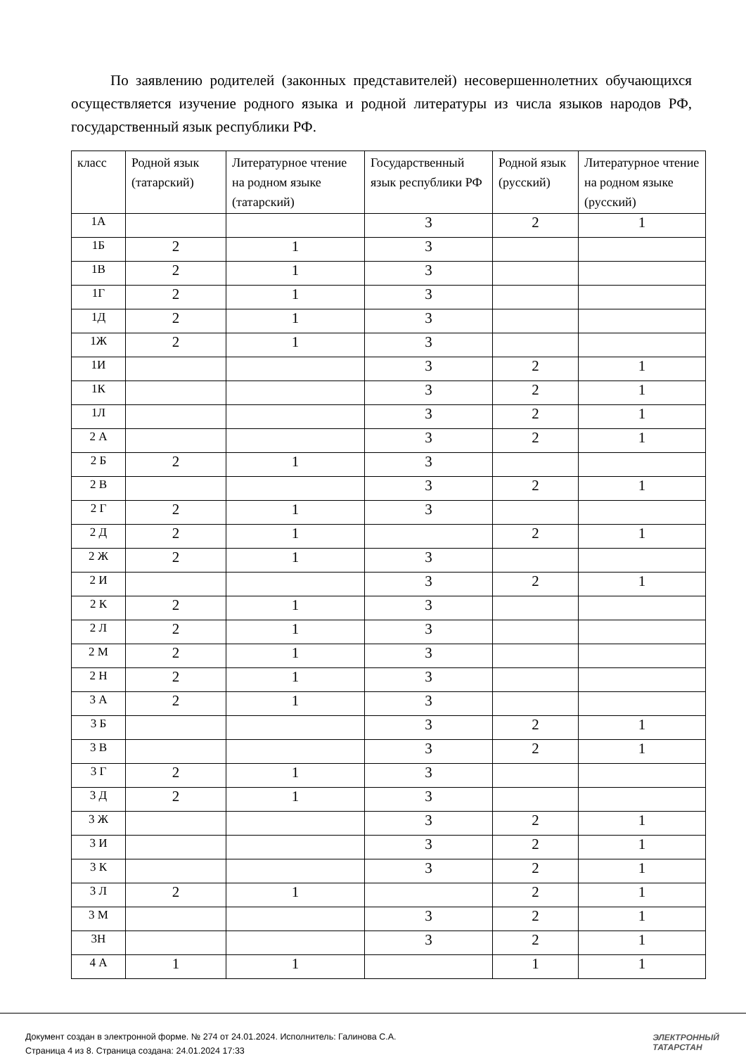По заявлению родителей (законных представителей) несовершеннолетних обучающихся осуществляется изучение родного языка и родной литературы из числа языков народов РФ, государственный язык республики РФ.
| класс | Родной язык (татарский) | Литературное чтение на родном языке (татарский) | Государственный язык республики РФ | Родной язык (русский) | Литературное чтение на родном языке (русский) |
| --- | --- | --- | --- | --- | --- |
| 1А | | | 3 | 2 | 1 |
| 1Б | 2 | 1 | 3 | | |
| 1В | 2 | 1 | 3 | | |
| 1Г | 2 | 1 | 3 | | |
| 1Д | 2 | 1 | 3 | | |
| 1Ж | 2 | 1 | 3 | | |
| 1И | | | 3 | 2 | 1 |
| 1К | | | 3 | 2 | 1 |
| 1Л | | | 3 | 2 | 1 |
| 2 А | | | 3 | 2 | 1 |
| 2 Б | 2 | 1 | 3 | | |
| 2 В | | | 3 | 2 | 1 |
| 2 Г | 2 | 1 | 3 | | |
| 2 Д | 2 | 1 | | 2 | 1 |
| 2 Ж | 2 | 1 | 3 | | |
| 2 И | | | 3 | 2 | 1 |
| 2 К | 2 | 1 | 3 | | |
| 2 Л | 2 | 1 | 3 | | |
| 2 М | 2 | 1 | 3 | | |
| 2 Н | 2 | 1 | 3 | | |
| 3 А | 2 | 1 | 3 | | |
| 3 Б | | | 3 | 2 | 1 |
| 3 В | | | 3 | 2 | 1 |
| 3 Г | 2 | 1 | 3 | | |
| 3 Д | 2 | 1 | 3 | | |
| 3 Ж | | | 3 | 2 | 1 |
| 3 И | | | 3 | 2 | 1 |
| 3 К | | | 3 | 2 | 1 |
| 3 Л | 2 | 1 | | 2 | 1 |
| 3 М | | | 3 | 2 | 1 |
| 3Н | | | 3 | 2 | 1 |
| 4 А | 1 | 1 | | 1 | 1 |
Документ создан в электронной форме. № 274 от 24.01.2024. Исполнитель: Галинова С.А.
Страница 4 из 8. Страница создана: 24.01.2024 17:33
ЭЛЕКТРОННЫЙ
ТАТАРСТАН